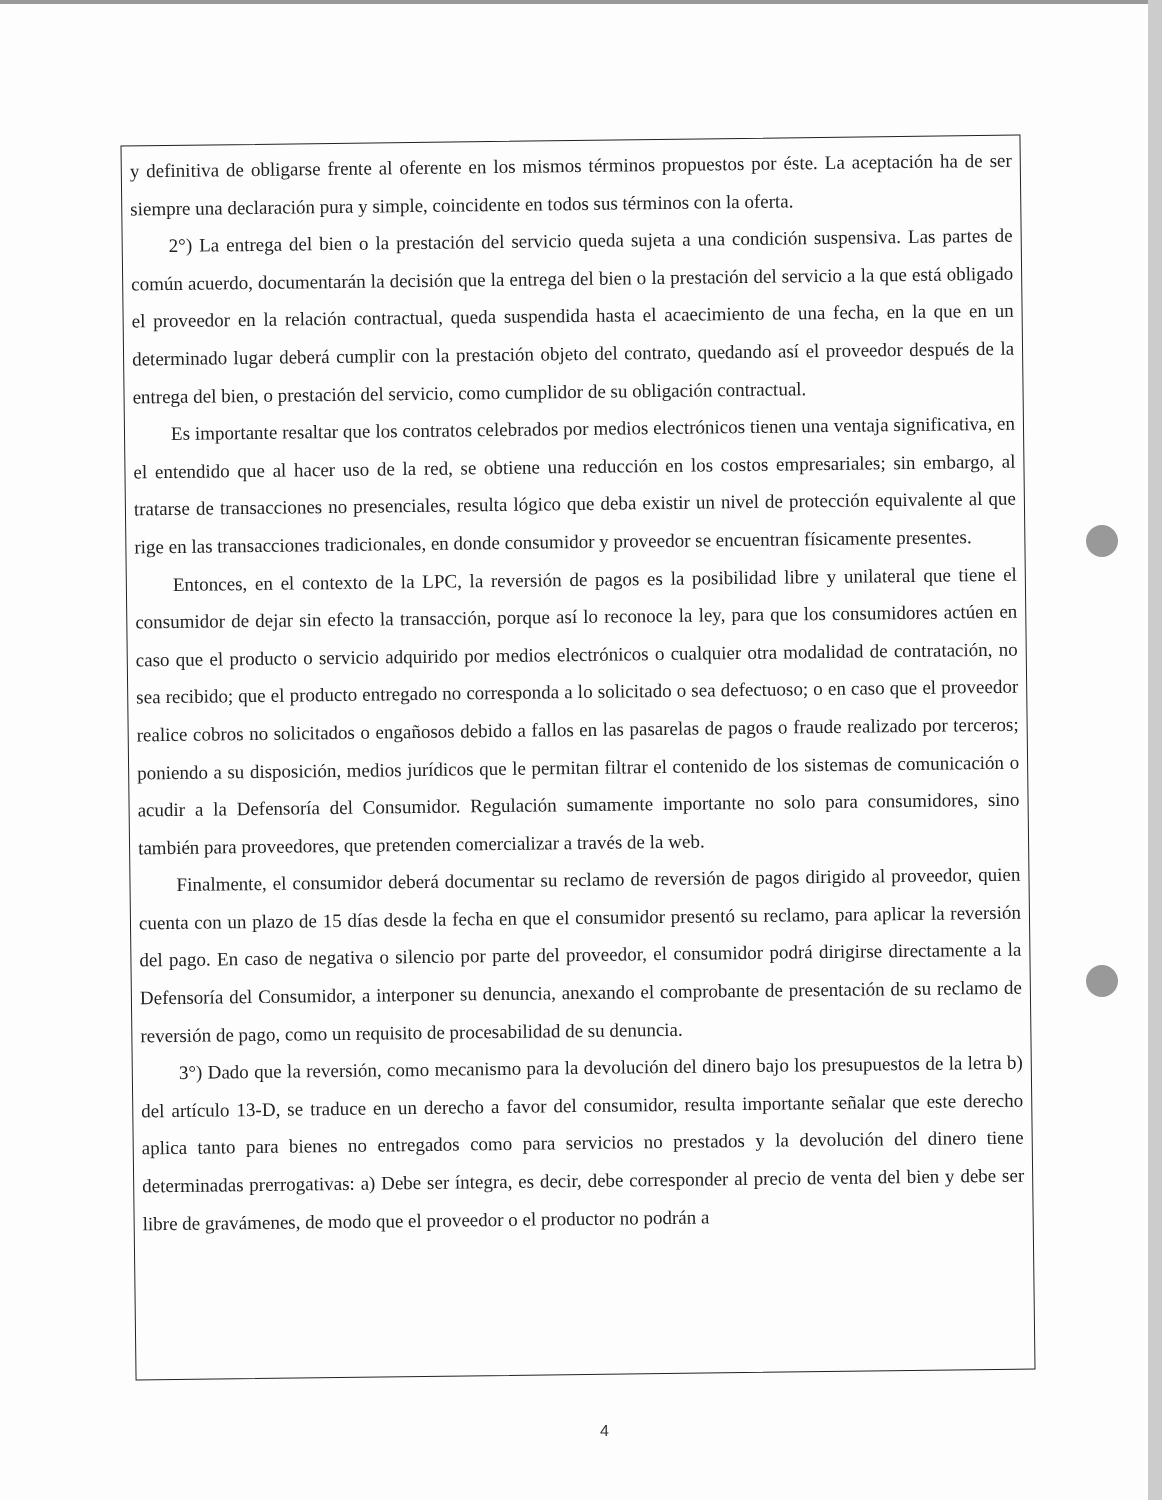y definitiva de obligarse frente al oferente en los mismos términos propuestos por éste. La aceptación ha de ser siempre una declaración pura y simple, coincidente en todos sus términos con la oferta.
2°) La entrega del bien o la prestación del servicio queda sujeta a una condición suspensiva. Las partes de común acuerdo, documentarán la decisión que la entrega del bien o la prestación del servicio a la que está obligado el proveedor en la relación contractual, queda suspendida hasta el acaecimiento de una fecha, en la que en un determinado lugar deberá cumplir con la prestación objeto del contrato, quedando así el proveedor después de la entrega del bien, o prestación del servicio, como cumplidor de su obligación contractual.
Es importante resaltar que los contratos celebrados por medios electrónicos tienen una ventaja significativa, en el entendido que al hacer uso de la red, se obtiene una reducción en los costos empresariales; sin embargo, al tratarse de transacciones no presenciales, resulta lógico que deba existir un nivel de protección equivalente al que rige en las transacciones tradicionales, en donde consumidor y proveedor se encuentran físicamente presentes.
Entonces, en el contexto de la LPC, la reversión de pagos es la posibilidad libre y unilateral que tiene el consumidor de dejar sin efecto la transacción, porque así lo reconoce la ley, para que los consumidores actúen en caso que el producto o servicio adquirido por medios electrónicos o cualquier otra modalidad de contratación, no sea recibido; que el producto entregado no corresponda a lo solicitado o sea defectuoso; o en caso que el proveedor realice cobros no solicitados o engañosos debido a fallos en las pasarelas de pagos o fraude realizado por terceros; poniendo a su disposición, medios jurídicos que le permitan filtrar el contenido de los sistemas de comunicación o acudir a la Defensoría del Consumidor. Regulación sumamente importante no solo para consumidores, sino también para proveedores, que pretenden comercializar a través de la web.
Finalmente, el consumidor deberá documentar su reclamo de reversión de pagos dirigido al proveedor, quien cuenta con un plazo de 15 días desde la fecha en que el consumidor presentó su reclamo, para aplicar la reversión del pago. En caso de negativa o silencio por parte del proveedor, el consumidor podrá dirigirse directamente a la Defensoría del Consumidor, a interponer su denuncia, anexando el comprobante de presentación de su reclamo de reversión de pago, como un requisito de procesabilidad de su denuncia.
3°) Dado que la reversión, como mecanismo para la devolución del dinero bajo los presupuestos de la letra b) del artículo 13-D, se traduce en un derecho a favor del consumidor, resulta importante señalar que este derecho aplica tanto para bienes no entregados como para servicios no prestados y la devolución del dinero tiene determinadas prerrogativas: a) Debe ser íntegra, es decir, debe corresponder al precio de venta del bien y debe ser libre de gravámenes, de modo que el proveedor o el productor no podrán a
4